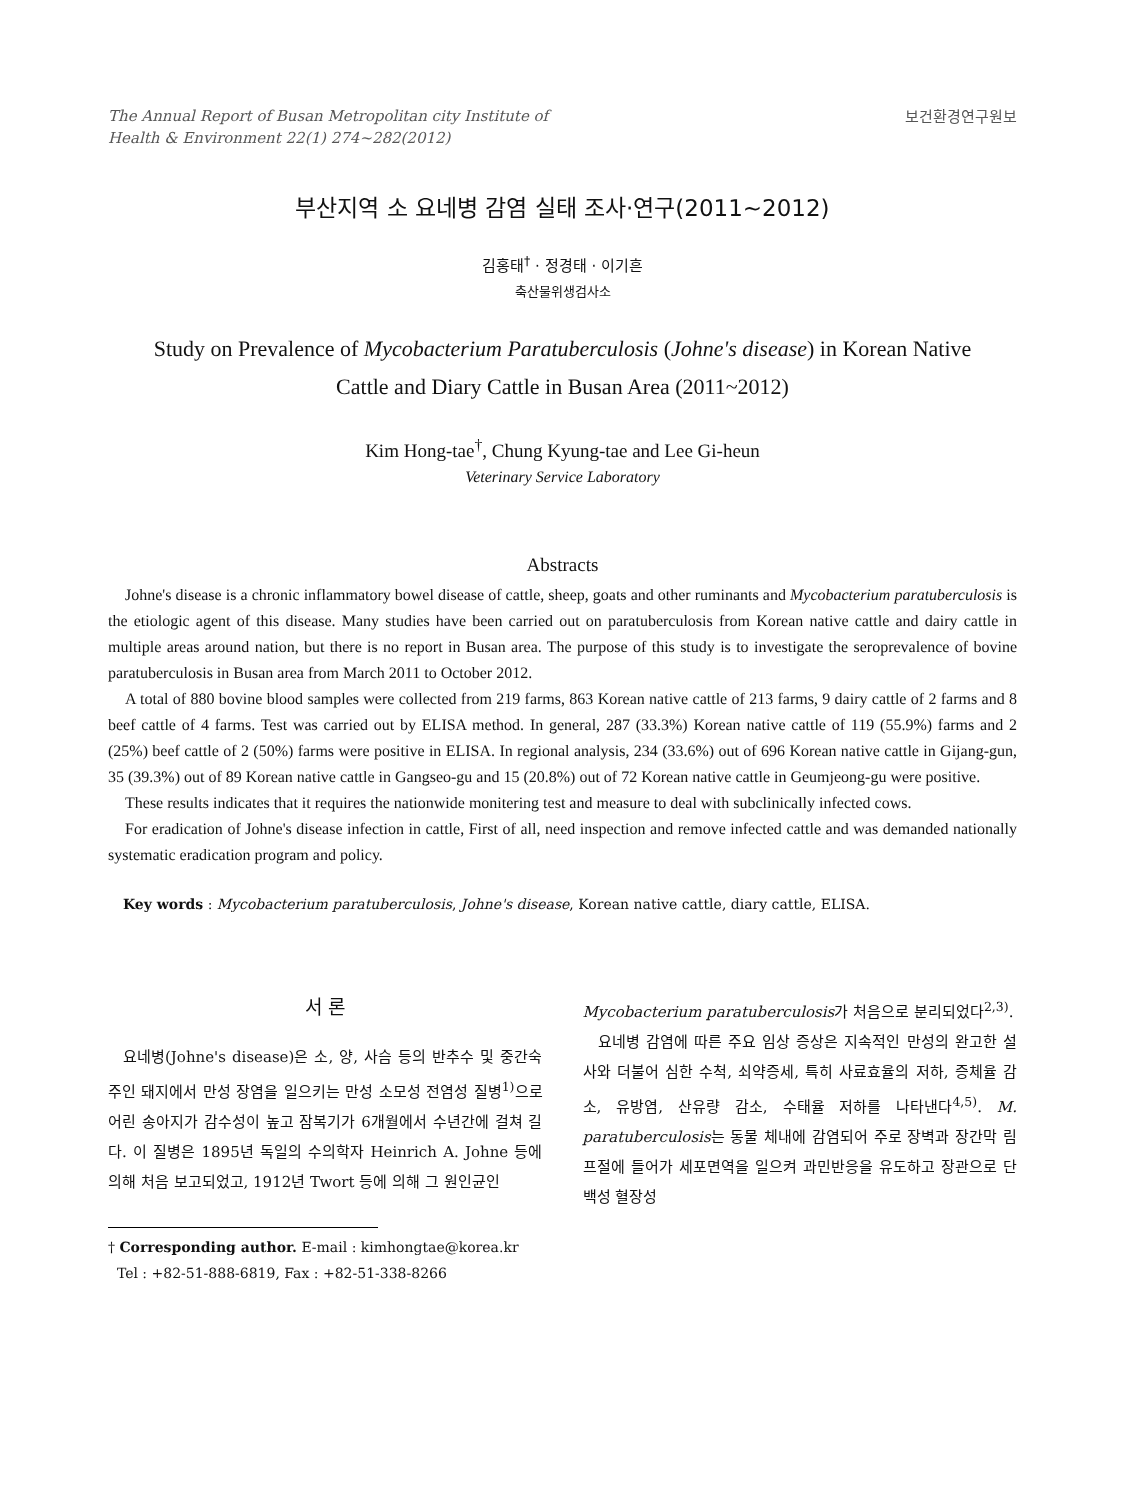The Annual Report of Busan Metropolitan city Institute of
Health & Environment 22(1) 274~282(2012) 보건환경연구원보
부산지역 소 요네병 감염 실태 조사·연구(2011~2012)
김홍태<sup>†</sup> · 정경태 · 이기흔
축산물위생검사소
Study on Prevalence of Mycobacterium Paratuberculosis (Johne's disease) in Korean Native Cattle and Diary Cattle in Busan Area (2011~2012)
Kim Hong-tae<sup>†</sup>, Chung Kyung-tae and Lee Gi-heun
Veterinary Service Laboratory
Abstracts
Johne's disease is a chronic inflammatory bowel disease of cattle, sheep, goats and other ruminants and Mycobacterium paratuberculosis is the etiologic agent of this disease. Many studies have been carried out on paratuberculosis from Korean native cattle and dairy cattle in multiple areas around nation, but there is no report in Busan area. The purpose of this study is to investigate the seroprevalence of bovine paratuberculosis in Busan area from March 2011 to October 2012.
A total of 880 bovine blood samples were collected from 219 farms, 863 Korean native cattle of 213 farms, 9 dairy cattle of 2 farms and 8 beef cattle of 4 farms. Test was carried out by ELISA method. In general, 287 (33.3%) Korean native cattle of 119 (55.9%) farms and 2 (25%) beef cattle of 2 (50%) farms were positive in ELISA. In regional analysis, 234 (33.6%) out of 696 Korean native cattle in Gijang-gun, 35 (39.3%) out of 89 Korean native cattle in Gangseo-gu and 15 (20.8%) out of 72 Korean native cattle in Geumjeong-gu were positive.
These results indicates that it requires the nationwide monitering test and measure to deal with subclinically infected cows.
For eradication of Johne's disease infection in cattle, First of all, need inspection and remove infected cattle and was demanded nationally systematic eradication program and policy.
Key words : Mycobacterium paratuberculosis, Johne's disease, Korean native cattle, diary cattle, ELISA.
서 론
요네병(Johne's disease)은 소, 양, 사슴 등의 반추수 및 중간숙주인 돼지에서 만성 장염을 일으키는 만성 소모성 전염성 질병<sup>1)</sup>으로 어린 송아지가 감수성이 높고 잠복기가 6개월에서 수년간에 걸쳐 길다. 이 질병은 1895년 독일의 수의학자 Heinrich A. Johne 등에 의해 처음 보고되었고, 1912년 Twort 등에 의해 그 원인균인
† Corresponding author. E-mail : kimhongtae@korea.kr
Tel : +82-51-888-6819, Fax : +82-51-338-8266
Mycobacterium paratuberculosis가 처음으로 분리되었다<sup>2,3)</sup>.
요네병 감염에 따른 주요 임상 증상은 지속적인 만성의 완고한 설사와 더불어 심한 수척, 쇠약증세, 특히 사료효율의 저하, 증체율 감소, 유방염, 산유량 감소, 수태율 저하를 나타낸다<sup>4,5)</sup>. M. paratuberculosis는 동물 체내에 감염되어 주로 장벽과 장간막 림프절에 들어가 세포면역을 일으켜 과민반응을 유도하고 장관으로 단백성 혈장성